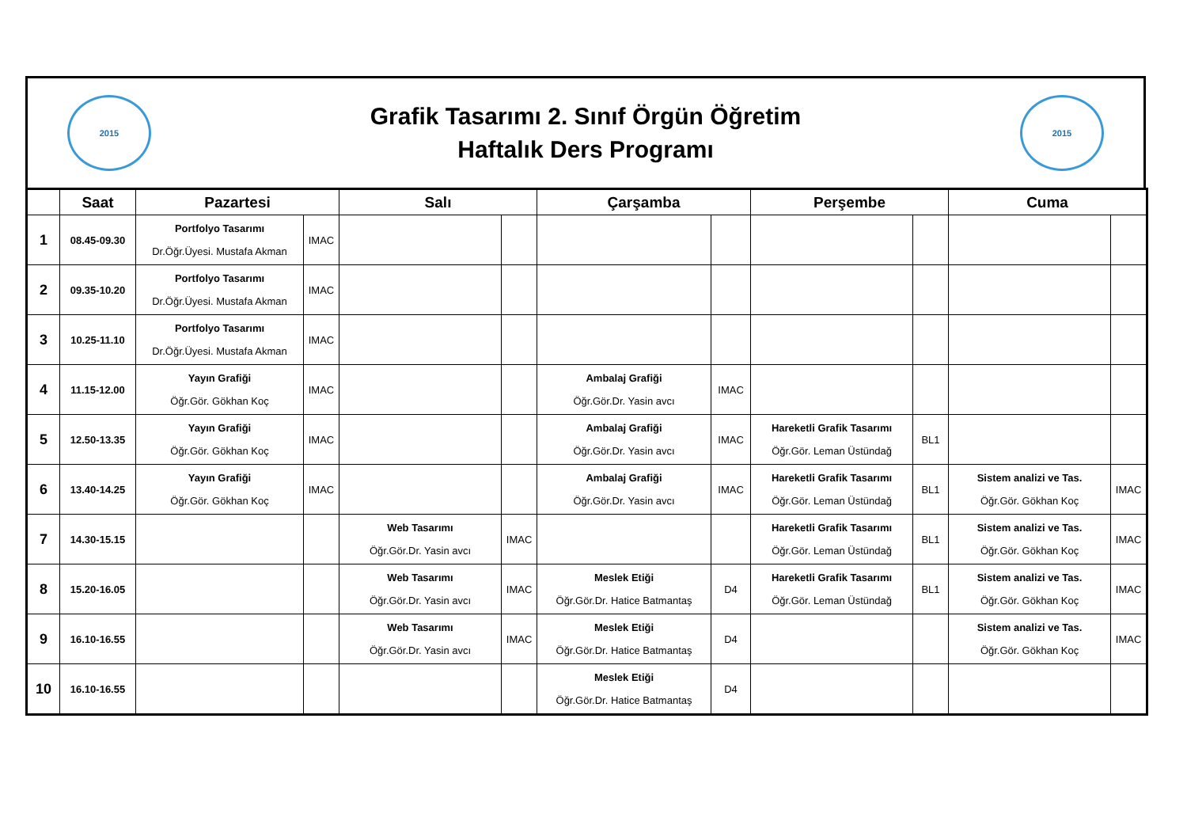2015
Grafik Tasarımı 2. Sınıf Örgün Öğretim
Haftalık Ders Programı
2015
| | Saat | Pazartesi | | Salı | | Çarşamba | | Perşembe | | Cuma | |
| --- | --- | --- | --- | --- | --- | --- | --- | --- | --- | --- | --- |
| 1 | 08.45-09.30 | Portfolyo Tasarımı Dr.Öğr.Üyesi. Mustafa Akman | IMAC | | | | | | | | |
| 2 | 09.35-10.20 | Portfolyo Tasarımı Dr.Öğr.Üyesi. Mustafa Akman | IMAC | | | | | | | | |
| 3 | 10.25-11.10 | Portfolyo Tasarımı Dr.Öğr.Üyesi. Mustafa Akman | IMAC | | | | | | | | |
| 4 | 11.15-12.00 | Yayın Grafiği Öğr.Gör. Gökhan Koç | IMAC | | | Ambalaj Grafiği Öğr.Gör.Dr. Yasin avcı | IMAC | | | | |
| 5 | 12.50-13.35 | Yayın Grafiği Öğr.Gör. Gökhan Koç | IMAC | | | Ambalaj Grafiği Öğr.Gör.Dr. Yasin avcı | IMAC | Hareketli Grafik Tasarımı Öğr.Gör. Leman Üstündağ | BL1 | | |
| 6 | 13.40-14.25 | Yayın Grafiği Öğr.Gör. Gökhan Koç | IMAC | | | Ambalaj Grafiği Öğr.Gör.Dr. Yasin avcı | IMAC | Hareketli Grafik Tasarımı Öğr.Gör. Leman Üstündağ | BL1 | Sistem analizi ve Tas. Öğr.Gör. Gökhan Koç | IMAC |
| 7 | 14.30-15.15 | | | Web Tasarımı Öğr.Gör.Dr. Yasin avcı | IMAC | | | Hareketli Grafik Tasarımı Öğr.Gör. Leman Üstündağ | BL1 | Sistem analizi ve Tas. Öğr.Gör. Gökhan Koç | IMAC |
| 8 | 15.20-16.05 | | | Web Tasarımı Öğr.Gör.Dr. Yasin avcı | IMAC | Meslek Etiği Öğr.Gör.Dr. Hatice Batmantaş | D4 | Hareketli Grafik Tasarımı Öğr.Gör. Leman Üstündağ | BL1 | Sistem analizi ve Tas. Öğr.Gör. Gökhan Koç | IMAC |
| 9 | 16.10-16.55 | | | Web Tasarımı Öğr.Gör.Dr. Yasin avcı | IMAC | Meslek Etiği Öğr.Gör.Dr. Hatice Batmantaş | D4 | | | Sistem analizi ve Tas. Öğr.Gör. Gökhan Koç | IMAC |
| 10 | 16.10-16.55 | | | | | Meslek Etiği Öğr.Gör.Dr. Hatice Batmantaş | D4 | | | | |